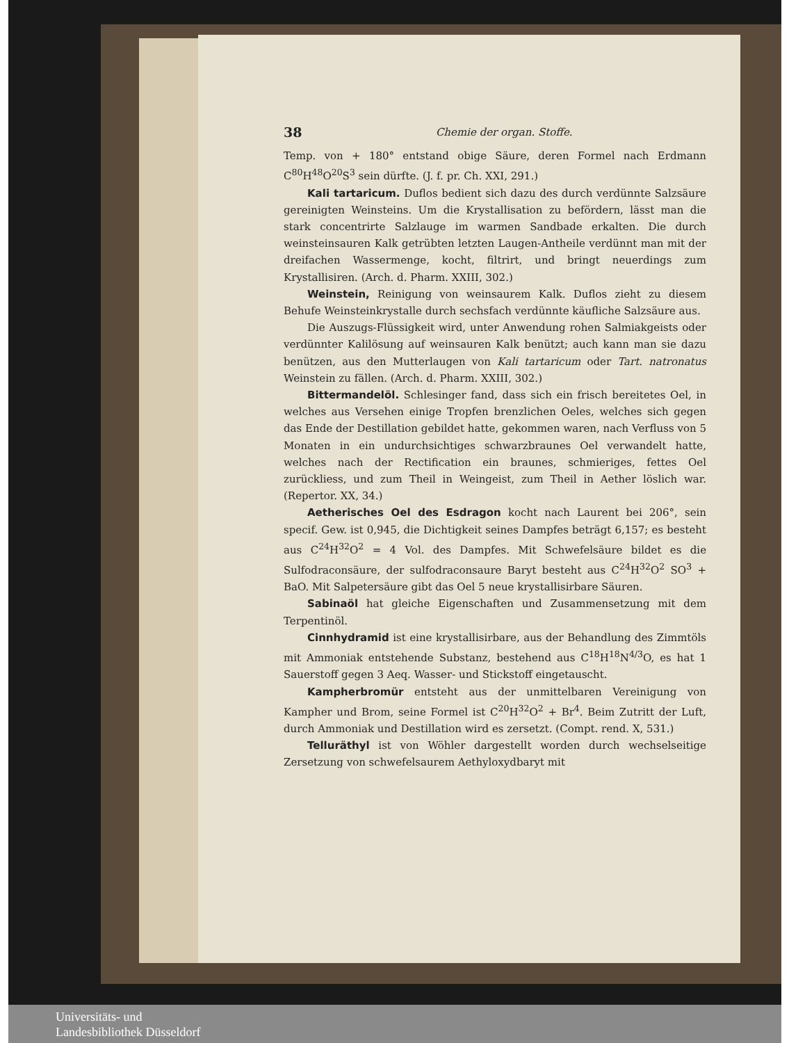38 Chemie der organ. Stoffe.
Temp. von + 180° entstand obige Säure, deren Formel nach Erdmann C<sup>80</sup>H<sup>48</sup>O<sup>20</sup>S<sup>3</sup> sein dürfte. (J. f. pr. Ch. XXI, 291.)
Kali tartaricum. Duflos bedient sich dazu des durch verdünnte Salzsäure gereinigten Weinsteins. Um die Krystallisation zu befördern, lässt man die stark concentrirte Salzlauge im warmen Sandbade erkalten. Die durch weinsteinsauren Kalk getrübten letzten Laugen-Antheile verdünnt man mit der dreifachen Wassermenge, kocht, filtrirt, und bringt neuerdings zum Krystallisiren. (Arch. d. Pharm. XXIII, 302.)
Weinstein, Reinigung von weinsaurem Kalk. Duflos zieht zu diesem Behufe Weinsteinkrystalle durch sechsfach verdünnte käufliche Salzsäure aus.
Die Auszugs-Flüssigkeit wird, unter Anwendung rohen Salmiakgeists oder verdünnter Kalilösung auf weinsauren Kalk benützt; auch kann man sie dazu benützen, aus den Mutterlaugen von Kali tartaricum oder Tart. natronatus Weinstein zu fällen. (Arch. d. Pharm. XXIII, 302.)
Bittermandelöl. Schlesinger fand, dass sich ein frisch bereitetes Oel, in welches aus Versehen einige Tropfen brenzlichen Oeles, welches sich gegen das Ende der Destillation gebildet hatte, gekommen waren, nach Verfluss von 5 Monaten in ein undurchsichtiges schwarzbraunes Oel verwandelt hatte, welches nach der Rectification ein braunes, schmieriges, fettes Oel zurückliess, und zum Theil in Weingeist, zum Theil in Aether löslich war. (Repertor. XX, 34.)
Aetherisches Oel des Esdragon kocht nach Laurent bei 206°, sein specif. Gew. ist 0,945, die Dichtigkeit seines Dampfes beträgt 6,157; es besteht aus C<sup>24</sup>H<sup>32</sup>O<sup>2</sup> = 4 Vol. des Dampfes. Mit Schwefelsäure bildet es die Sulfodraconsäure, der sulfodraconsaure Baryt besteht aus C<sup>24</sup>H<sup>32</sup>O<sup>2</sup> SO<sup>3</sup> + BaO. Mit Salpetersäure gibt das Oel 5 neue krystallisirbare Säuren.
Sabinaöl hat gleiche Eigenschaften und Zusammensetzung mit dem Terpentinöl.
Cinnhydramid ist eine krystallisirbare, aus der Behandlung des Zimmtöls mit Ammoniak entstehende Substanz, bestehend aus C<sup>18</sup>H<sup>18</sup>N<sup>4/3</sup>O, es hat 1 Sauerstoff gegen 3 Aeq. Wasser- und Stickstoff eingetauscht.
Kampherbromür entsteht aus der unmittelbaren Vereinigung von Kampher und Brom, seine Formel ist C<sup>20</sup>H<sup>32</sup>O<sup>2</sup> + Br<sup>4</sup>. Beim Zutritt der Luft, durch Ammoniak und Destillation wird es zersetzt. (Compt. rend. X, 531.)
Telluräthyl ist von Wöhler dargestellt worden durch wechselseitige Zersetzung von schwefelsaurem Aethyloxydbaryt mit
Universitäts- und
Landesbibliothek Düsseldorf